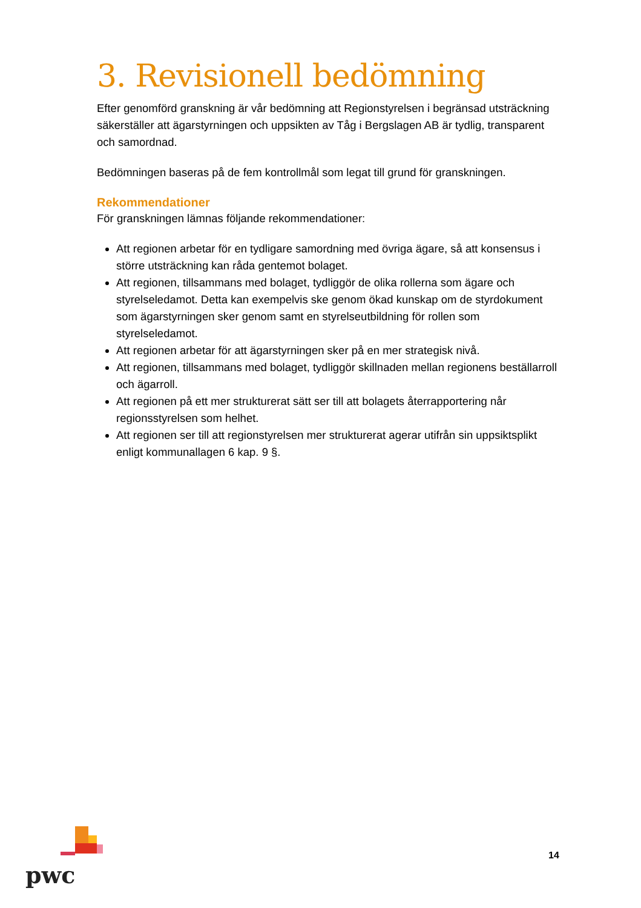3. Revisionell bedömning
Efter genomförd granskning är vår bedömning att Regionstyrelsen i begränsad utsträckning säkerställer att ägarstyrningen och uppsikten av Tåg i Bergslagen AB är tydlig, transparent och samordnad.
Bedömningen baseras på de fem kontrollmål som legat till grund för granskningen.
Rekommendationer
För granskningen lämnas följande rekommendationer:
Att regionen arbetar för en tydligare samordning med övriga ägare, så att konsensus i större utsträckning kan råda gentemot bolaget.
Att regionen, tillsammans med bolaget, tydliggör de olika rollerna som ägare och styrelseledamot. Detta kan exempelvis ske genom ökad kunskap om de styrdokument som ägarstyrningen sker genom samt en styrelseutbildning för rollen som styrelseledamot.
Att regionen arbetar för att ägarstyrningen sker på en mer strategisk nivå.
Att regionen, tillsammans med bolaget, tydliggör skillnaden mellan regionens beställarroll och ägarroll.
Att regionen på ett mer strukturerat sätt ser till att bolagets återrapportering når regionsstyrelsen som helhet.
Att regionen ser till att regionstyrelsen mer strukturerat agerar utifrån sin uppsiktsplikt enligt kommunallagen 6 kap. 9 §.
pwc
14